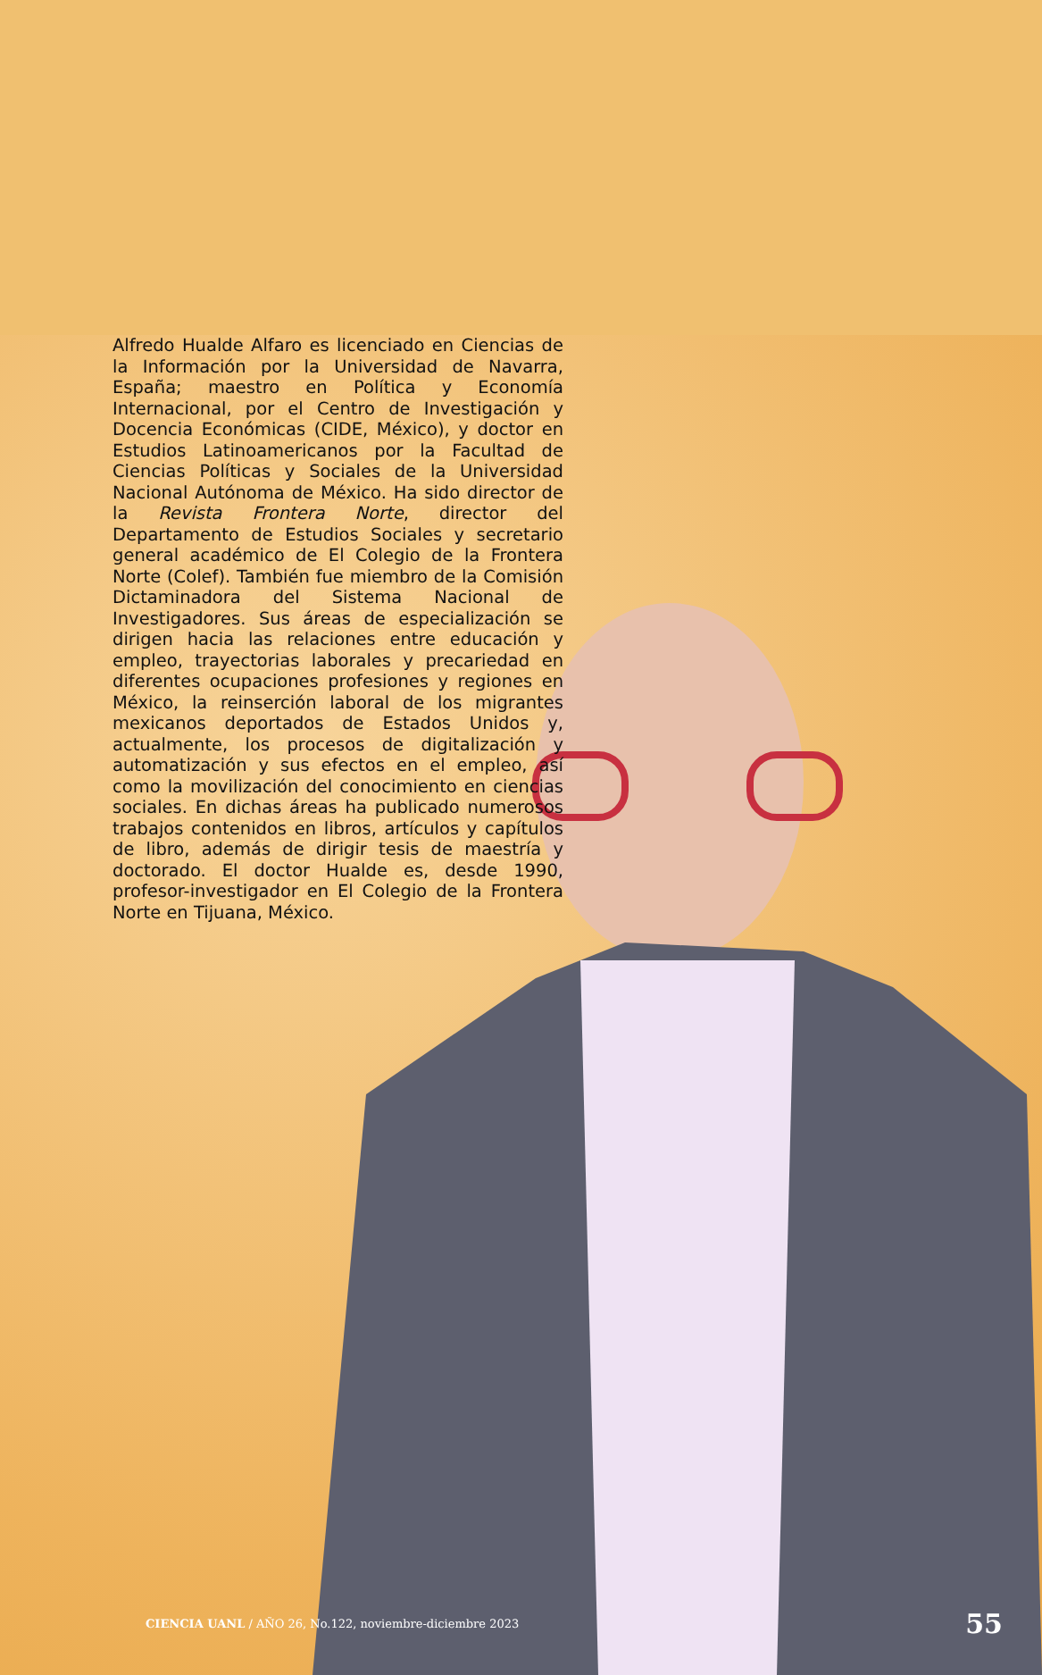Alfredo Hualde Alfaro es licenciado en Ciencias de la Información por la Universidad de Navarra, España; maestro en Política y Economía Internacional, por el Centro de Investigación y Docencia Económicas (CIDE, México), y doctor en Estudios Latinoamericanos por la Facultad de Ciencias Políticas y Sociales de la Universidad Nacional Autónoma de México. Ha sido director de la Revista Frontera Norte, director del Departamento de Estudios Sociales y secretario general académico de El Colegio de la Frontera Norte (Colef). También fue miembro de la Comisión Dictaminadora del Sistema Nacional de Investigadores. Sus áreas de especialización se dirigen hacia las relaciones entre educación y empleo, trayectorias laborales y precariedad en diferentes ocupaciones profesiones y regiones en México, la reinserción laboral de los migrantes mexicanos deportados de Estados Unidos y, actualmente, los procesos de digitalización y automatización y sus efectos en el empleo, así como la movilización del conocimiento en ciencias sociales. En dichas áreas ha publicado numerosos trabajos contenidos en libros, artículos y capítulos de libro, además de dirigir tesis de maestría y doctorado. El doctor Hualde es, desde 1990, profesor-investigador en El Colegio de la Frontera Norte en Tijuana, México.
CIENCIA UANL / AÑO 26, No.122, noviembre-diciembre 2023 55